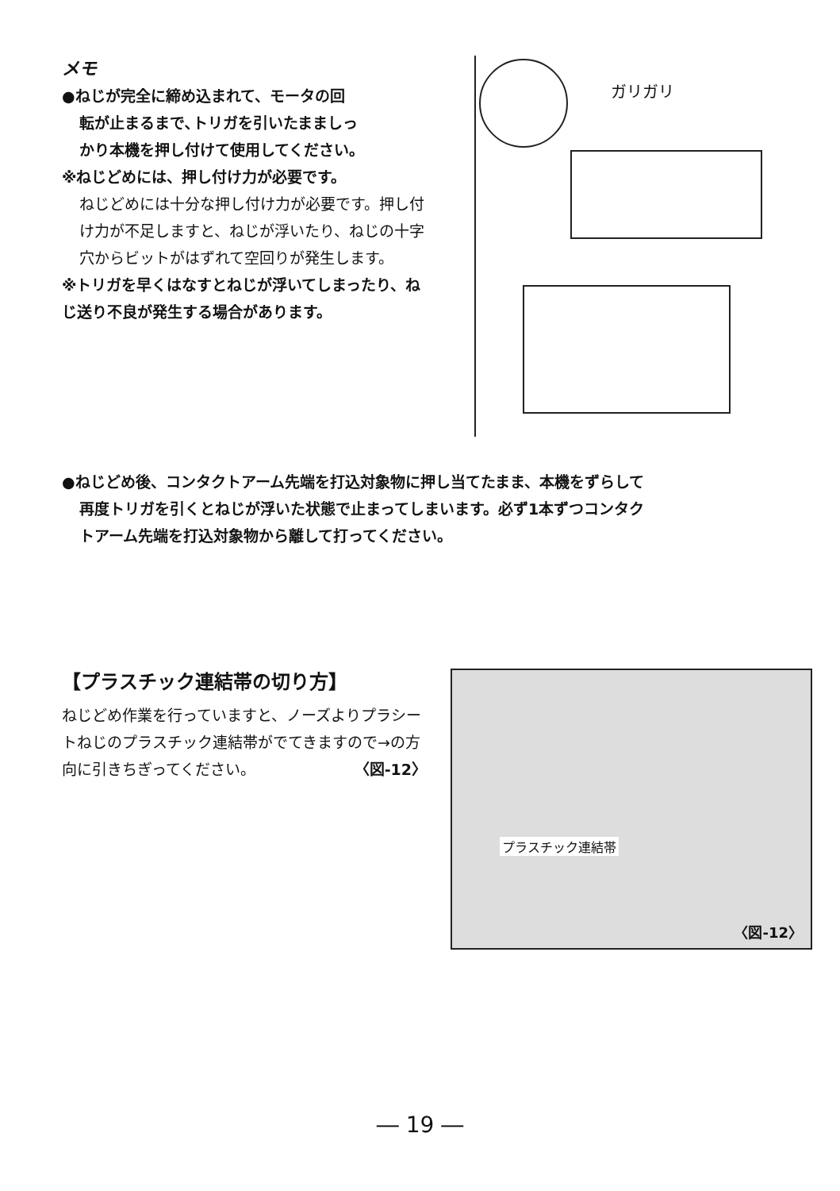メモ
●ねじが完全に締め込まれて、モータの回
転が止まるまで､トリガを引いたまましっ
かり本機を押し付けて使用してください。
※ねじどめには、押し付け力が必要です。
ねじどめには十分な押し付け力が必要です。押し付け力が不足しますと、ねじが浮いたり、ねじの十字穴からビットがはずれて空回りが発生します。
※トリガを早くはなすとねじが浮いてしまったり、ねじ送り不良が発生する場合があります。
ガリガリ
●ねじどめ後、コンタクトアーム先端を打込対象物に押し当てたまま、本機をずらして
再度トリガを引くとねじが浮いた状態で止まってしまいます。必ず1本ずつコンタク
トアーム先端を打込対象物から離して打ってください。
【プラスチック連結帯の切り方】
ねじどめ作業を行っていますと、ノーズよりプラシートねじのプラスチック連結帯がでてきますので→の方向に引きちぎってください。 〈図-12〉
プラスチック連結帯
〈図-12〉
― 19 ―